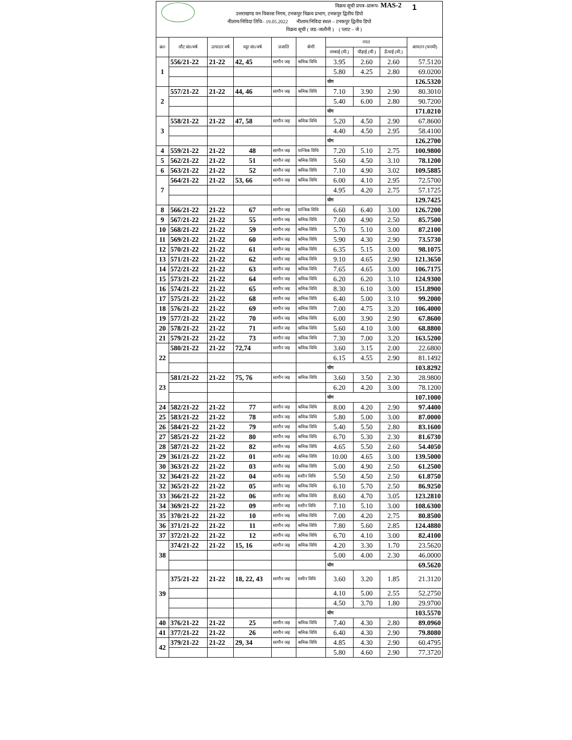1
विक्रय सूची प्रपत्र–प्रारूप- MAS-2
उत्तराखण्ड वन विकास निगम, टनकपुर विक्रय प्रभाग, टनकपुर द्वितीय डिपो
नीलाम/निविदा तिथि– 19.05.2022 नीलाम/निविदा स्थल – टनकपुर द्वितीय डिपो
विक्रय सूची ( जड–जलौनी ) ( प्लाट – जे )
| क्र0 | लौट सं0/वर्ष | उत्पादन वर्ष | चट्टा सं0/वर्ष | प्रजाति | श्रेणी | नपत | | | आयतन (घनमी) |
| --- | --- | --- | --- | --- | --- | --- | --- | --- | --- |
| | | | | | | लम्बाई (मी.) | चौड़ाई (मी.) | ऊँचाई (मी.) | |
| 1 | 556/21-22 | 21-22 | 42, 45 | सागौन जड़ | श्रमिक विधि | 3.95 | 2.60 | 2.60 | 57.5120 |
| | | | | | | 5.80 | 4.25 | 2.80 | 69.0200 |
| | | | | | | योग | | | 126.5320 |
| 2 | 557/21-22 | 21-22 | 44, 46 | सागौन जड़ | श्रमिक विधि | 7.10 | 3.90 | 2.90 | 80.3010 |
| | | | | | | 5.40 | 6.00 | 2.80 | 90.7200 |
| | | | | | | योग | | | 171.0210 |
| 3 | 558/21-22 | 21-22 | 47, 58 | सागौन जड़ | श्रमिक विधि | 5.20 | 4.50 | 2.90 | 67.8600 |
| | | | | | | 4.40 | 4.50 | 2.95 | 58.4100 |
| | | | | | | योग | | | 126.2700 |
| 4 | 559/21-22 | 21-22 | 48 | सागौन जड़ | यान्त्रिक विधि | 7.20 | 5.10 | 2.75 | 100.9800 |
| 5 | 562/21-22 | 21-22 | 51 | सागौन जड़ | श्रमिक विधि | 5.60 | 4.50 | 3.10 | 78.1200 |
| 6 | 563/21-22 | 21-22 | 52 | सागौन जड़ | श्रमिक विधि | 7.10 | 4.90 | 3.02 | 109.5885 |
| 7 | 564/21-22 | 21-22 | 53, 66 | सागौन जड़ | श्रमिक विधि | 6.00 | 4.10 | 2.95 | 72.5700 |
| | | | | | | 4.95 | 4.20 | 2.75 | 57.1725 |
| | | | | | | योग | | | 129.7425 |
| 8 | 566/21-22 | 21-22 | 67 | सागौन जड़ | यान्त्रिक विधि | 6.60 | 6.40 | 3.00 | 126.7200 |
| 9 | 567/21-22 | 21-22 | 55 | सागौन जड़ | श्रमिक विधि | 7.00 | 4.90 | 2.50 | 85.7500 |
| 10 | 568/21-22 | 21-22 | 59 | सागौन जड़ | श्रमिक विधि | 5.70 | 5.10 | 3.00 | 87.2100 |
| 11 | 569/21-22 | 21-22 | 60 | सागौन जड़ | श्रमिक विधि | 5.90 | 4.30 | 2.90 | 73.5730 |
| 12 | 570/21-22 | 21-22 | 61 | सागौन जड़ | श्रमिक विधि | 6.35 | 5.15 | 3.00 | 98.1075 |
| 13 | 571/21-22 | 21-22 | 62 | सागौन जड़ | श्रमिक विधि | 9.10 | 4.65 | 2.90 | 121.3650 |
| 14 | 572/21-22 | 21-22 | 63 | सागौन जड़ | श्रमिक विधि | 7.65 | 4.65 | 3.00 | 106.7175 |
| 15 | 573/21-22 | 21-22 | 64 | सागौन जड़ | श्रमिक विधि | 6.20 | 6.20 | 3.10 | 124.9300 |
| 16 | 574/21-22 | 21-22 | 65 | सागौन जड़ | श्रमिक विधि | 8.30 | 6.10 | 3.00 | 151.8900 |
| 17 | 575/21-22 | 21-22 | 68 | सागौन जड़ | श्रमिक विधि | 6.40 | 5.00 | 3.10 | 99.2000 |
| 18 | 576/21-22 | 21-22 | 69 | सागौन जड़ | श्रमिक विधि | 7.00 | 4.75 | 3.20 | 106.4000 |
| 19 | 577/21-22 | 21-22 | 70 | सागौन जड़ | श्रमिक विधि | 6.00 | 3.90 | 2.90 | 67.8600 |
| 20 | 578/21-22 | 21-22 | 71 | सागौन जड़ | श्रमिक विधि | 5.60 | 4.10 | 3.00 | 68.8800 |
| 21 | 579/21-22 | 21-22 | 73 | सागौन जड़ | श्रमिक विधि | 7.30 | 7.00 | 3.20 | 163.5200 |
| 22 | 580/21-22 | 21-22 | 72,74 | सागौन जड़ | श्रमिक विधि | 3.60 | 3.15 | 2.00 | 22.6800 |
| | | | | | | 6.15 | 4.55 | 2.90 | 81.1492 |
| | | | | | | योग | | | 103.8292 |
| 23 | 581/21-22 | 21-22 | 75, 76 | सागौन जड़ | श्रमिक विधि | 3.60 | 3.50 | 2.30 | 28.9800 |
| | | | | | | 6.20 | 4.20 | 3.00 | 78.1200 |
| | | | | | | योग | | | 107.1000 |
| 24 | 582/21-22 | 21-22 | 77 | सागौन जड़ | श्रमिक विधि | 8.00 | 4.20 | 2.90 | 97.4400 |
| 25 | 583/21-22 | 21-22 | 78 | सागौन जड़ | श्रमिक विधि | 5.80 | 5.00 | 3.00 | 87.0000 |
| 26 | 584/21-22 | 21-22 | 79 | सागौन जड़ | श्रमिक विधि | 5.40 | 5.50 | 2.80 | 83.1600 |
| 27 | 585/21-22 | 21-22 | 80 | सागौन जड़ | श्रमिक विधि | 6.70 | 5.30 | 2.30 | 81.6730 |
| 28 | 587/21-22 | 21-22 | 82 | सागौन जड़ | श्रमिक विधि | 4.65 | 5.50 | 2.60 | 54.4050 |
| 29 | 361/21-22 | 21-22 | 01 | सागौन जड़ | श्रमिक विधि | 10.00 | 4.65 | 3.00 | 139.5000 |
| 30 | 363/21-22 | 21-22 | 03 | सागौन जड़ | श्रमिक विधि | 5.00 | 4.90 | 2.50 | 61.2500 |
| 32 | 364/21-22 | 21-22 | 04 | सागौन जड़ | मशीन विधि | 5.50 | 4.50 | 2.50 | 61.8750 |
| 32 | 365/21-22 | 21-22 | 05 | सागौन जड़ | श्रमिक विधि | 6.10 | 5.70 | 2.50 | 86.9250 |
| 33 | 366/21-22 | 21-22 | 06 | सागौन जड़ | श्रमिक विधि | 8.60 | 4.70 | 3.05 | 123.2810 |
| 34 | 369/21-22 | 21-22 | 09 | सागौन जड़ | मशीन विधि | 7.10 | 5.10 | 3.00 | 108.6300 |
| 35 | 370/21-22 | 21-22 | 10 | सागौन जड़ | श्रमिक विधि | 7.00 | 4.20 | 2.75 | 80.8500 |
| 36 | 371/21-22 | 21-22 | 11 | सागौन जड़ | श्रमिक विधि | 7.80 | 5.60 | 2.85 | 124.4880 |
| 37 | 372/21-22 | 21-22 | 12 | सागौन जड़ | श्रमिक विधि | 6.70 | 4.10 | 3.00 | 82.4100 |
| 38 | 374/21-22 | 21-22 | 15, 16 | सागौन जड़ | श्रमिक विधि | 4.20 | 3.30 | 1.70 | 23.5620 |
| | | | | | | 5.00 | 4.00 | 2.30 | 46.0000 |
| | | | | | | योग | | | 69.5620 |
| 39 | 375/21-22 | 21-22 | 18, 22, 43 | सागौन जड़ | मशीन विधि | 3.60 | 3.20 | 1.85 | 21.3120 |
| | | | | | | 4.10 | 5.00 | 2.55 | 52.2750 |
| | | | | | | 4.50 | 3.70 | 1.80 | 29.9700 |
| | | | | | | योग | | | 103.5570 |
| 40 | 376/21-22 | 21-22 | 25 | सागौन जड़ | श्रमिक विधि | 7.40 | 4.30 | 2.80 | 89.0960 |
| 41 | 377/21-22 | 21-22 | 26 | सागौन जड़ | श्रमिक विधि | 6.40 | 4.30 | 2.90 | 79.8080 |
| 42 | 379/21-22 | 21-22 | 29, 34 | सागौन जड़ | श्रमिक विधि | 4.85 | 4.30 | 2.90 | 60.4795 |
| | | | | | | 5.80 | 4.60 | 2.90 | 77.3720 |